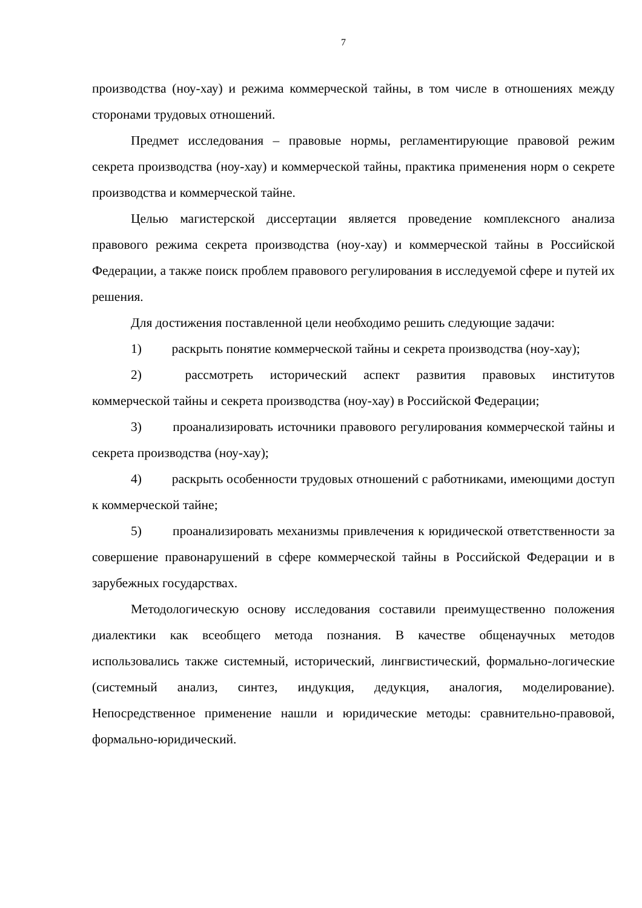7
производства (ноу-хау) и режима коммерческой тайны, в том числе в отношениях между сторонами трудовых отношений.
Предмет исследования – правовые нормы, регламентирующие правовой режим секрета производства (ноу-хау) и коммерческой тайны, практика применения норм о секрете производства и коммерческой тайне.
Целью магистерской диссертации является проведение комплексного анализа правового режима секрета производства (ноу-хау) и коммерческой тайны в Российской Федерации, а также поиск проблем правового регулирования в исследуемой сфере и путей их решения.
Для достижения поставленной цели необходимо решить следующие задачи:
1) раскрыть понятие коммерческой тайны и секрета производства (ноу-хау);
2) рассмотреть исторический аспект развития правовых институтов коммерческой тайны и секрета производства (ноу-хау) в Российской Федерации;
3) проанализировать источники правового регулирования коммерческой тайны и секрета производства (ноу-хау);
4) раскрыть особенности трудовых отношений с работниками, имеющими доступ к коммерческой тайне;
5) проанализировать механизмы привлечения к юридической ответственности за совершение правонарушений в сфере коммерческой тайны в Российской Федерации и в зарубежных государствах.
Методологическую основу исследования составили преимущественно положения диалектики как всеобщего метода познания. В качестве общенаучных методов использовались также системный, исторический, лингвистический, формально-логические (системный анализ, синтез, индукция, дедукция, аналогия, моделирование). Непосредственное применение нашли и юридические методы: сравнительно-правовой, формально-юридический.